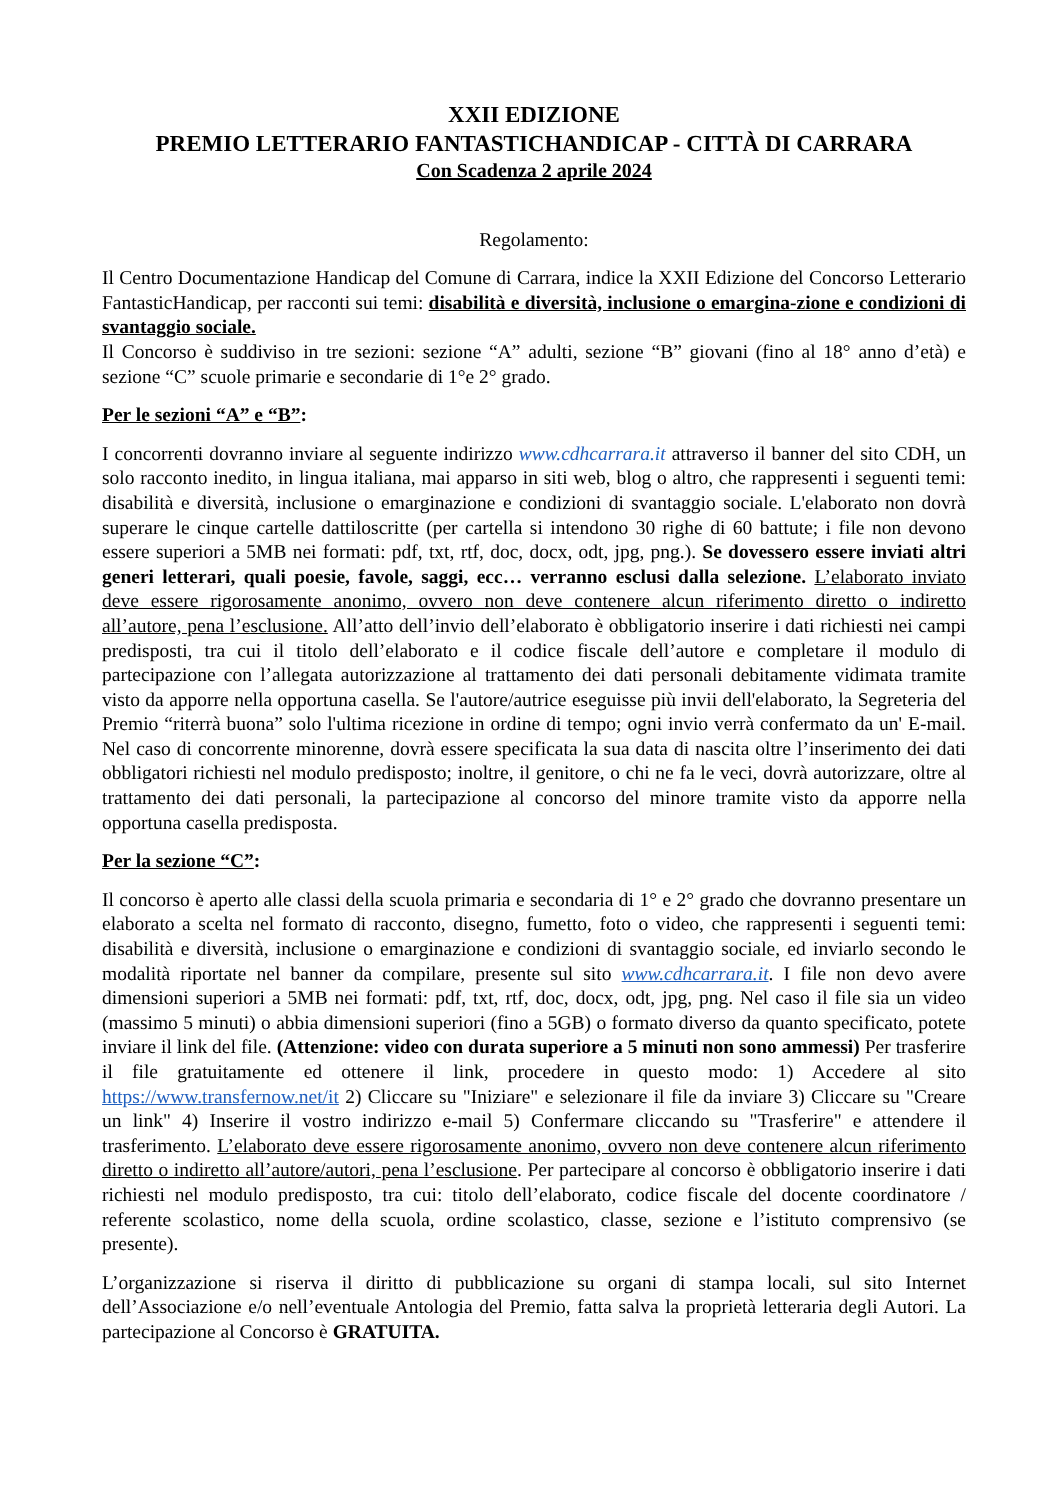XXII EDIZIONE
PREMIO LETTERARIO FANTASTICHANDICAP - CITTÀ DI CARRARA
Con Scadenza 2 aprile 2024
Regolamento:
Il Centro Documentazione Handicap del Comune di Carrara, indice la XXII Edizione del Concorso Letterario FantasticHandicap, per racconti sui temi: disabilità e diversità, inclusione o emargina-zione e condizioni di svantaggio sociale.
Il Concorso è suddiviso in tre sezioni: sezione “A” adulti, sezione “B” giovani (fino al 18° anno d’età) e sezione “C” scuole primarie e secondarie di 1°e 2° grado.
Per le sezioni “A” e “B”:
I concorrenti dovranno inviare al seguente indirizzo www.cdhcarrara.it attraverso il banner del sito CDH, un solo racconto inedito, in lingua italiana, mai apparso in siti web, blog o altro, che rappresenti i seguenti temi: disabilità e diversità, inclusione o emarginazione e condizioni di svantaggio sociale. L'elaborato non dovrà superare le cinque cartelle dattiloscritte (per cartella si intendono 30 righe di 60 battute; i file non devono essere superiori a 5MB nei formati: pdf, txt, rtf, doc, docx, odt, jpg, png.). Se dovessero essere inviati altri generi letterari, quali poesie, favole, saggi, ecc… verranno esclusi dalla selezione. L’elaborato inviato deve essere rigorosamente anonimo, ovvero non deve contenere alcun riferimento diretto o indiretto all’autore, pena l’esclusione. All’atto dell’invio dell’elaborato è obbligatorio inserire i dati richiesti nei campi predisposti, tra cui il titolo dell’elaborato e il codice fiscale dell’autore e completare il modulo di partecipazione con l’allegata autorizzazione al trattamento dei dati personali debitamente vidimata tramite visto da apporre nella opportuna casella. Se l'autore/autrice eseguisse più invii dell'elaborato, la Segreteria del Premio “riterrà buona” solo l'ultima ricezione in ordine di tempo; ogni invio verrà confermato da un' E-mail. Nel caso di concorrente minorenne, dovrà essere specificata la sua data di nascita oltre l’inserimento dei dati obbligatori richiesti nel modulo predisposto; inoltre, il genitore, o chi ne fa le veci, dovrà autorizzare, oltre al trattamento dei dati personali, la partecipazione al concorso del minore tramite visto da apporre nella opportuna casella predisposta.
Per la sezione “C”:
Il concorso è aperto alle classi della scuola primaria e secondaria di 1° e 2° grado che dovranno presentare un elaborato a scelta nel formato di racconto, disegno, fumetto, foto o video, che rappresenti i seguenti temi: disabilità e diversità, inclusione o emarginazione e condizioni di svantaggio sociale, ed inviarlo secondo le modalità riportate nel banner da compilare, presente sul sito www.cdhcarrara.it. I file non devo avere dimensioni superiori a 5MB nei formati: pdf, txt, rtf, doc, docx, odt, jpg, png. Nel caso il file sia un video (massimo 5 minuti) o abbia dimensioni superiori (fino a 5GB) o formato diverso da quanto specificato, potete inviare il link del file. (Attenzione: video con durata superiore a 5 minuti non sono ammessi) Per trasferire il file gratuitamente ed ottenere il link, procedere in questo modo: 1) Accedere al sito https://www.transfernow.net/it 2) Cliccare su "Iniziare" e selezionare il file da inviare 3) Cliccare su "Creare un link" 4) Inserire il vostro indirizzo e-mail 5) Confermare cliccando su "Trasferire" e attendere il trasferimento. L’elaborato deve essere rigorosamente anonimo, ovvero non deve contenere alcun riferimento diretto o indiretto all’autore/autori, pena l’esclusione. Per partecipare al concorso è obbligatorio inserire i dati richiesti nel modulo predisposto, tra cui: titolo dell’elaborato, codice fiscale del docente coordinatore / referente scolastico, nome della scuola, ordine scolastico, classe, sezione e l’istituto comprensivo (se presente).
L’organizzazione si riserva il diritto di pubblicazione su organi di stampa locali, sul sito Internet dell’Associazione e/o nell’eventuale Antologia del Premio, fatta salva la proprietà letteraria degli Autori. La partecipazione al Concorso è GRATUITA.